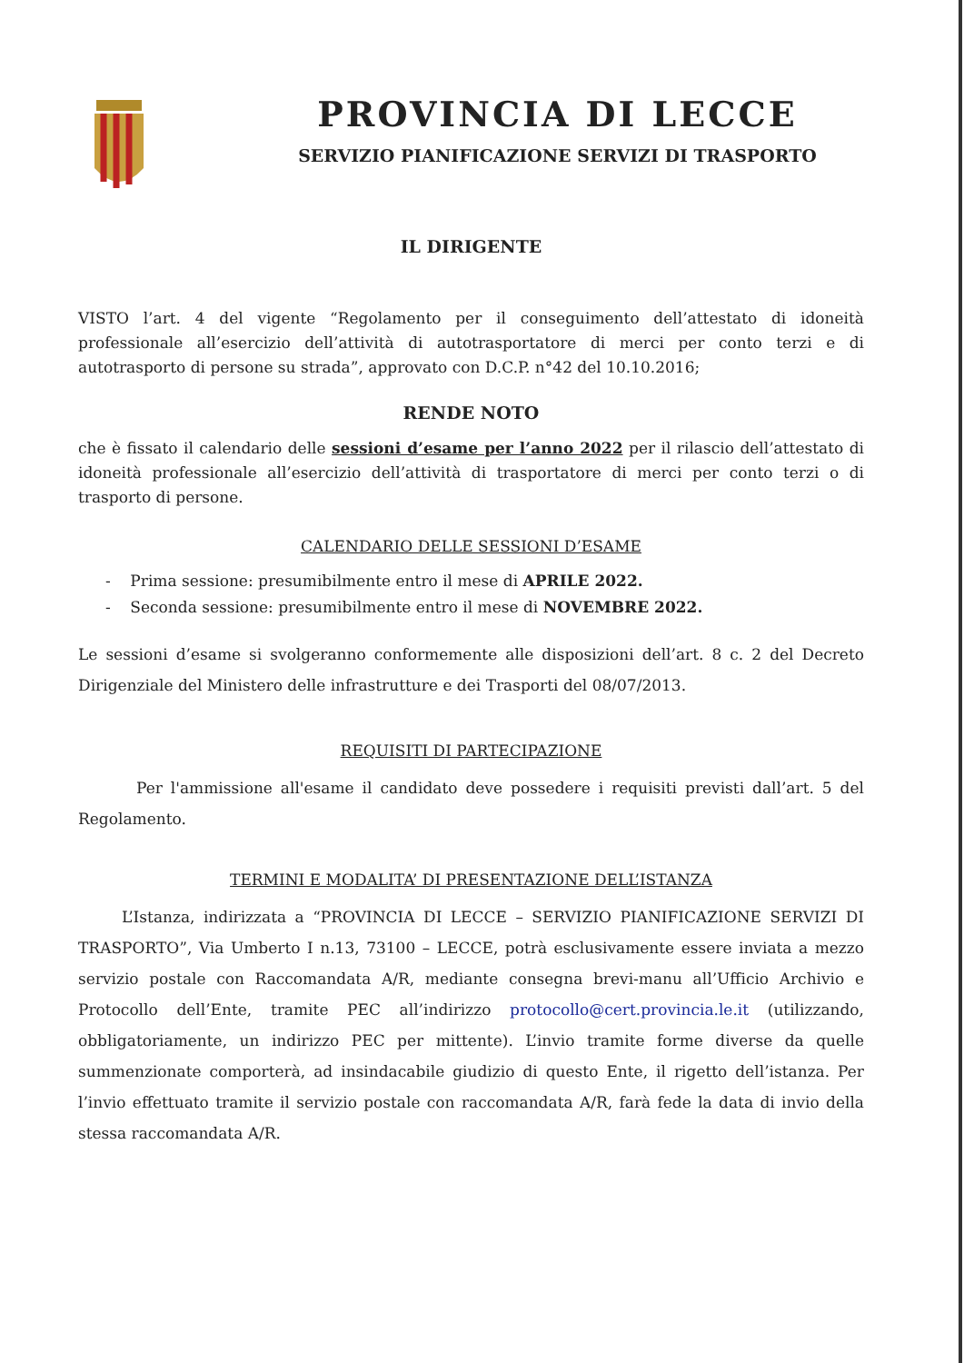PROVINCIA DI LECCE
SERVIZIO PIANIFICAZIONE SERVIZI DI TRASPORTO
IL DIRIGENTE
VISTO l’art. 4 del vigente “Regolamento per il conseguimento dell’attestato di idoneità professionale all’esercizio dell’attività di autotrasportatore di merci per conto terzi e di autotrasporto di persone su strada”, approvato con D.C.P. n°42 del 10.10.2016;
RENDE NOTO
che è fissato il calendario delle sessioni d’esame per l’anno 2022 per il rilascio dell’attestato di idoneità professionale all’esercizio dell’attività di trasportatore di merci per conto terzi o di trasporto di persone.
CALENDARIO DELLE SESSIONI D’ESAME
- Prima sessione: presumibilmente entro il mese di APRILE 2022.
- Seconda sessione: presumibilmente entro il mese di NOVEMBRE 2022.
Le sessioni d’esame si svolgeranno conformemente alle disposizioni dell’art. 8 c. 2 del Decreto Dirigenziale del Ministero delle infrastrutture e dei Trasporti del 08/07/2013.
REQUISITI DI PARTECIPAZIONE
Per l'ammissione all'esame il candidato deve possedere i requisiti previsti dall’art. 5 del Regolamento.
TERMINI E MODALITA’ DI PRESENTAZIONE DELL’ISTANZA
L’Istanza, indirizzata a “PROVINCIA DI LECCE – SERVIZIO PIANIFICAZIONE SERVIZI DI TRASPORTO”, Via Umberto I n.13, 73100 – LECCE, potrà esclusivamente essere inviata a mezzo servizio postale con Raccomandata A/R, mediante consegna brevi-manu all’Ufficio Archivio e Protocollo dell’Ente, tramite PEC all’indirizzo protocollo@cert.provincia.le.it (utilizzando, obbligatoriamente, un indirizzo PEC per mittente). L’invio tramite forme diverse da quelle summenzionate comporterà, ad insindacabile giudizio di questo Ente, il rigetto dell’istanza. Per l’invio effettuato tramite il servizio postale con raccomandata A/R, farà fede la data di invio della stessa raccomandata A/R.